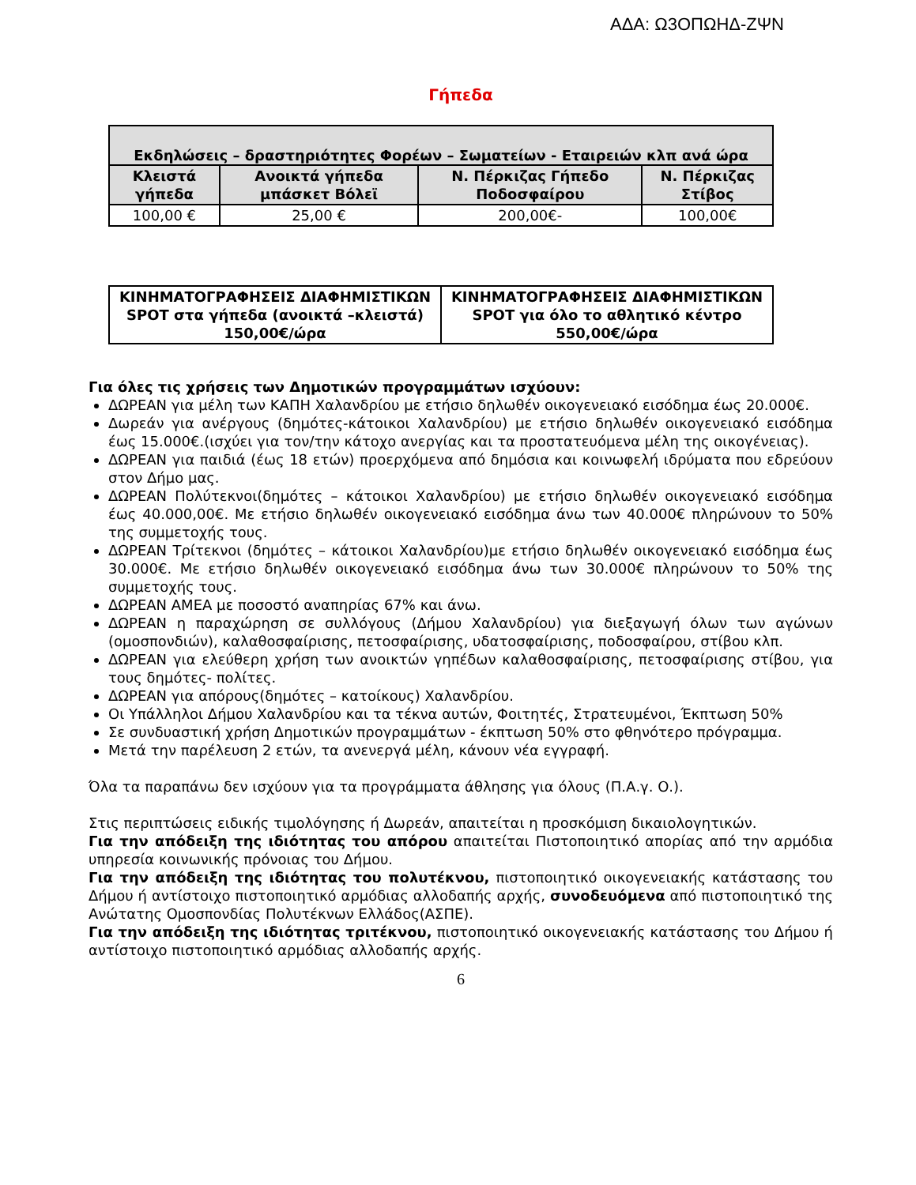ΑΔΑ: Ω3ΟΠΩΗΔ-ΖΨΝ
Γήπεδα
| Εκδηλώσεις – δραστηριότητες Φορέων – Σωματείων - Εταιρειών κλπ ανά ώρα | | | |
| --- | --- | --- | --- |
| Κλειστά γήπεδα | Ανοικτά γήπεδα μπάσκετ Βόλεϊ | Ν. Πέρκιζας Γήπεδο Ποδοσφαίρου | Ν. Πέρκιζας Στίβος |
| 100,00 € | 25,00 € | 200,00€- | 100,00€ |
| ΚΙΝΗΜΑΤΟΓΡΑΦΗΣΕΙΣ ΔΙΑΦΗΜΙΣΤΙΚΩΝ SPOT στα γήπεδα (ανοικτά –κλειστά) 150,00€/ώρα | ΚΙΝΗΜΑΤΟΓΡΑΦΗΣΕΙΣ ΔΙΑΦΗΜΙΣΤΙΚΩΝ SPOT για όλο το αθλητικό κέντρο 550,00€/ώρα |
Για όλες τις χρήσεις των Δημοτικών προγραμμάτων ισχύουν:
ΔΩΡΕΑΝ για μέλη των ΚΑΠΗ Χαλανδρίου με ετήσιο δηλωθέν οικογενειακό εισόδημα έως 20.000€.
Δωρεάν για ανέργους (δημότες-κάτοικοι Χαλανδρίου) με ετήσιο δηλωθέν οικογενειακό εισόδημα έως 15.000€.(ισχύει για τον/την κάτοχο ανεργίας και τα προστατευόμενα μέλη της οικογένειας).
ΔΩΡΕΑΝ για παιδιά (έως 18 ετών) προερχόμενα από δημόσια και κοινωφελή ιδρύματα που εδρεύουν στον Δήμο μας.
ΔΩΡΕΑΝ Πολύτεκνοι(δημότες – κάτοικοι Χαλανδρίου) με ετήσιο δηλωθέν οικογενειακό εισόδημα έως 40.000,00€. Με ετήσιο δηλωθέν οικογενειακό εισόδημα άνω των 40.000€ πληρώνουν το 50% της συμμετοχής τους.
ΔΩΡΕΑΝ Τρίτεκνοι (δημότες – κάτοικοι Χαλανδρίου)με ετήσιο δηλωθέν οικογενειακό εισόδημα έως 30.000€. Με ετήσιο δηλωθέν οικογενειακό εισόδημα άνω των 30.000€ πληρώνουν το 50% της συμμετοχής τους.
ΔΩΡΕΑΝ ΑΜΕΑ με ποσοστό αναπηρίας 67% και άνω.
ΔΩΡΕΑΝ η παραχώρηση σε συλλόγους (Δήμου Χαλανδρίου) για διεξαγωγή όλων των αγώνων (ομοσπονδιών), καλαθοσφαίρισης, πετοσφαίρισης, υδατοσφαίρισης, ποδοσφαίρου, στίβου κλπ.
ΔΩΡΕΑΝ για ελεύθερη χρήση των ανοικτών γηπέδων καλαθοσφαίρισης, πετοσφαίρισης στίβου, για τους δημότες- πολίτες.
ΔΩΡΕΑΝ για απόρους(δημότες – κατοίκους) Χαλανδρίου.
Οι Υπάλληλοι Δήμου Χαλανδρίου και τα τέκνα αυτών, Φοιτητές, Στρατευμένοι, Έκπτωση 50%
Σε συνδυαστική χρήση Δημοτικών προγραμμάτων - έκπτωση 50% στο φθηνότερο πρόγραμμα.
Μετά την παρέλευση 2 ετών, τα ανενεργά μέλη, κάνουν νέα εγγραφή.
Όλα τα παραπάνω δεν ισχύουν για τα προγράμματα άθλησης για όλους (Π.Α.γ. Ο.).
Στις περιπτώσεις ειδικής τιμολόγησης ή Δωρεάν, απαιτείται η προσκόμιση δικαιολογητικών.
Για την απόδειξη της ιδιότητας του απόρου απαιτείται Πιστοποιητικό απορίας από την αρμόδια υπηρεσία κοινωνικής πρόνοιας του Δήμου.
Για την απόδειξη της ιδιότητας του πολυτέκνου, πιστοποιητικό οικογενειακής κατάστασης του Δήμου ή αντίστοιχο πιστοποιητικό αρμόδιας αλλοδαπής αρχής, συνοδευόμενα από πιστοποιητικό της Ανώτατης Ομοσπονδίας Πολυτέκνων Ελλάδος(ΑΣΠΕ).
Για την απόδειξη της ιδιότητας τριτέκνου, πιστοποιητικό οικογενειακής κατάστασης του Δήμου ή αντίστοιχο πιστοποιητικό αρμόδιας αλλοδαπής αρχής.
6